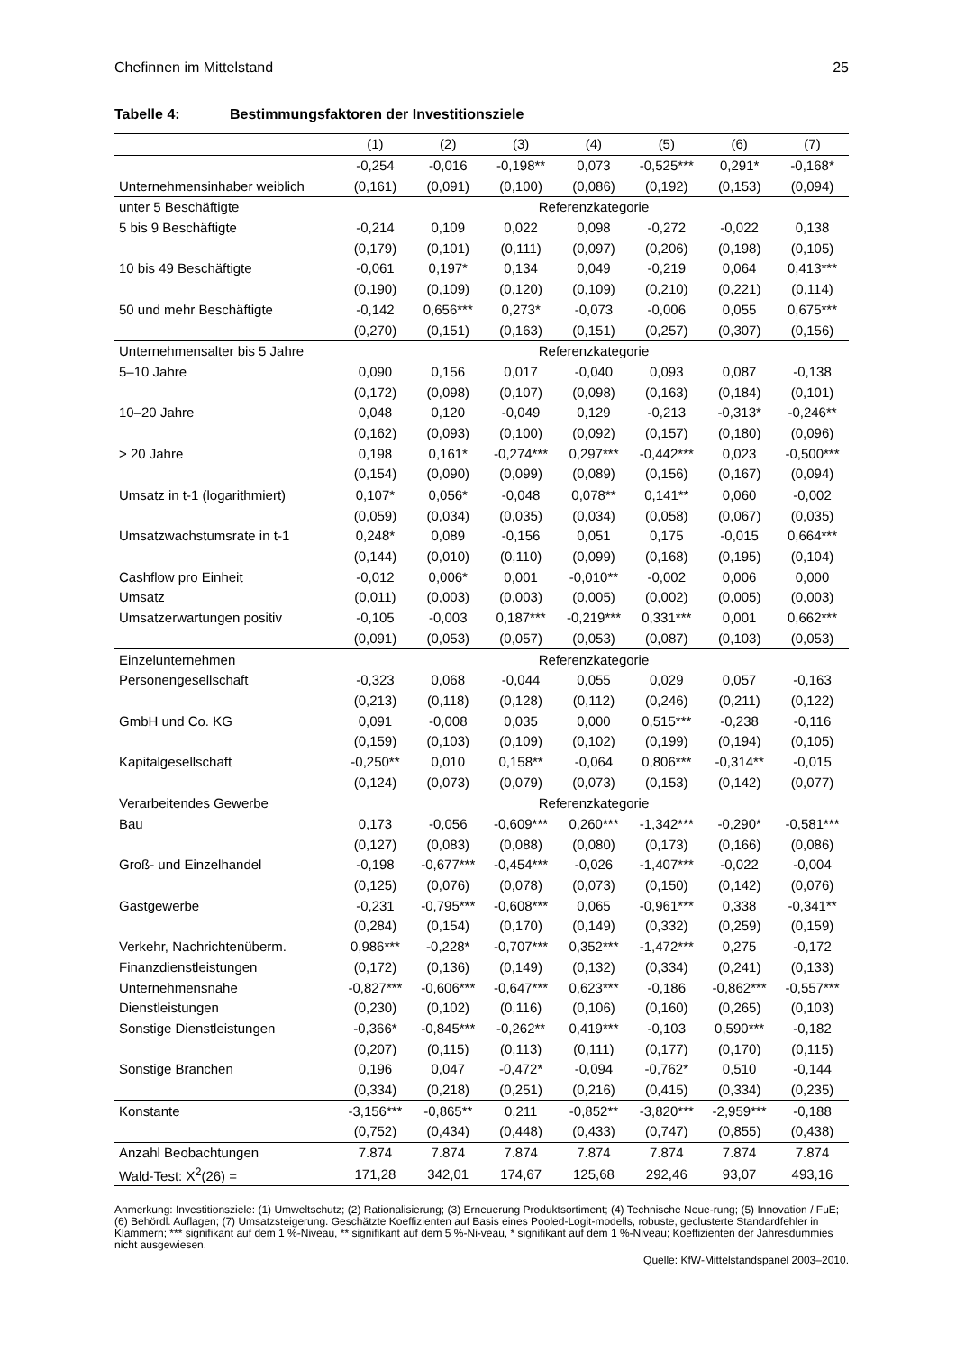Chefinnen im Mittelstand 25
Tabelle 4: Bestimmungsfaktoren der Investitionsziele
| | (1) | (2) | (3) | (4) | (5) | (6) | (7) |
| --- | --- | --- | --- | --- | --- | --- | --- |
| | -0,254 | -0,016 | -0,198** | 0,073 | -0,525*** | 0,291* | -0,168* |
| Unternehmensinhaber weiblich | (0,161) | (0,091) | (0,100) | (0,086) | (0,192) | (0,153) | (0,094) |
| unter 5 Beschäftigte | Referenzkategorie | | | | | | |
| 5 bis 9 Beschäftigte | -0,214 | 0,109 | 0,022 | 0,098 | -0,272 | -0,022 | 0,138 |
| | (0,179) | (0,101) | (0,111) | (0,097) | (0,206) | (0,198) | (0,105) |
| 10 bis 49 Beschäftigte | -0,061 | 0,197* | 0,134 | 0,049 | -0,219 | 0,064 | 0,413*** |
| | (0,190) | (0,109) | (0,120) | (0,109) | (0,210) | (0,221) | (0,114) |
| 50 und mehr Beschäftigte | -0,142 | 0,656*** | 0,273* | -0,073 | -0,006 | 0,055 | 0,675*** |
| | (0,270) | (0,151) | (0,163) | (0,151) | (0,257) | (0,307) | (0,156) |
| Unternehmensalter bis 5 Jahre | Referenzkategorie | | | | | | |
| 5–10 Jahre | 0,090 | 0,156 | 0,017 | -0,040 | 0,093 | 0,087 | -0,138 |
| | (0,172) | (0,098) | (0,107) | (0,098) | (0,163) | (0,184) | (0,101) |
| 10–20 Jahre | 0,048 | 0,120 | -0,049 | 0,129 | -0,213 | -0,313* | -0,246** |
| | (0,162) | (0,093) | (0,100) | (0,092) | (0,157) | (0,180) | (0,096) |
| > 20 Jahre | 0,198 | 0,161* | -0,274*** | 0,297*** | -0,442*** | 0,023 | -0,500*** |
| | (0,154) | (0,090) | (0,099) | (0,089) | (0,156) | (0,167) | (0,094) |
| Umsatz in t-1 (logarithmiert) | 0,107* | 0,056* | -0,048 | 0,078** | 0,141** | 0,060 | -0,002 |
| | (0,059) | (0,034) | (0,035) | (0,034) | (0,058) | (0,067) | (0,035) |
| Umsatzwachstumsrate in t-1 | 0,248* | 0,089 | -0,156 | 0,051 | 0,175 | -0,015 | 0,664*** |
| | (0,144) | (0,010) | (0,110) | (0,099) | (0,168) | (0,195) | (0,104) |
| Cashflow pro Einheit | -0,012 | 0,006* | 0,001 | -0,010** | -0,002 | 0,006 | 0,000 |
| Umsatz | (0,011) | (0,003) | (0,003) | (0,005) | (0,002) | (0,005) | (0,003) |
| Umsatzerwartungen positiv | -0,105 | -0,003 | 0,187*** | -0,219*** | 0,331*** | 0,001 | 0,662*** |
| | (0,091) | (0,053) | (0,057) | (0,053) | (0,087) | (0,103) | (0,053) |
| Einzelunternehmen | Referenzkategorie | | | | | | |
| Personengesellschaft | -0,323 | 0,068 | -0,044 | 0,055 | 0,029 | 0,057 | -0,163 |
| | (0,213) | (0,118) | (0,128) | (0,112) | (0,246) | (0,211) | (0,122) |
| GmbH und Co. KG | 0,091 | -0,008 | 0,035 | 0,000 | 0,515*** | -0,238 | -0,116 |
| | (0,159) | (0,103) | (0,109) | (0,102) | (0,199) | (0,194) | (0,105) |
| Kapitalgesellschaft | -0,250** | 0,010 | 0,158** | -0,064 | 0,806*** | -0,314** | -0,015 |
| | (0,124) | (0,073) | (0,079) | (0,073) | (0,153) | (0,142) | (0,077) |
| Verarbeitendes Gewerbe | Referenzkategorie | | | | | | |
| Bau | 0,173 | -0,056 | -0,609*** | 0,260*** | -1,342*** | -0,290* | -0,581*** |
| | (0,127) | (0,083) | (0,088) | (0,080) | (0,173) | (0,166) | (0,086) |
| Groß- und Einzelhandel | -0,198 | -0,677*** | -0,454*** | -0,026 | -1,407*** | -0,022 | -0,004 |
| | (0,125) | (0,076) | (0,078) | (0,073) | (0,150) | (0,142) | (0,076) |
| Gastgewerbe | -0,231 | -0,795*** | -0,608*** | 0,065 | -0,961*** | 0,338 | -0,341** |
| | (0,284) | (0,154) | (0,170) | (0,149) | (0,332) | (0,259) | (0,159) |
| Verkehr, Nachrichtenüberm. | 0,986*** | -0,228* | -0,707*** | 0,352*** | -1,472*** | 0,275 | -0,172 |
| Finanzdienstleistungen | (0,172) | (0,136) | (0,149) | (0,132) | (0,334) | (0,241) | (0,133) |
| Unternehmensnahe | -0,827*** | -0,606*** | -0,647*** | 0,623*** | -0,186 | -0,862*** | -0,557*** |
| Dienstleistungen | (0,230) | (0,102) | (0,116) | (0,106) | (0,160) | (0,265) | (0,103) |
| Sonstige Dienstleistungen | -0,366* | -0,845*** | -0,262** | 0,419*** | -0,103 | 0,590*** | -0,182 |
| | (0,207) | (0,115) | (0,113) | (0,111) | (0,177) | (0,170) | (0,115) |
| Sonstige Branchen | 0,196 | 0,047 | -0,472* | -0,094 | -0,762* | 0,510 | -0,144 |
| | (0,334) | (0,218) | (0,251) | (0,216) | (0,415) | (0,334) | (0,235) |
| Konstante | -3,156*** | -0,865** | 0,211 | -0,852** | -3,820*** | -2,959*** | -0,188 |
| | (0,752) | (0,434) | (0,448) | (0,433) | (0,747) | (0,855) | (0,438) |
| Anzahl Beobachtungen | 7.874 | 7.874 | 7.874 | 7.874 | 7.874 | 7.874 | 7.874 |
| Wald-Test: X<sup>2</sup>(26) = | 171,28 | 342,01 | 174,67 | 125,68 | 292,46 | 93,07 | 493,16 |
Anmerkung: Investitionsziele: (1) Umweltschutz; (2) Rationalisierung; (3) Erneuerung Produktsortiment; (4) Technische Neue-rung; (5) Innovation / FuE; (6) Behördl. Auflagen; (7) Umsatzsteigerung. Geschätzte Koeffizienten auf Basis eines Pooled-Logit-modells, robuste, geclusterte Standardfehler in Klammern; *** signifikant auf dem 1 %-Niveau, ** signifikant auf dem 5 %-Ni-veau, * signifikant auf dem 1 %-Niveau; Koeffizienten der Jahresdummies nicht ausgewiesen.
Quelle: KfW-Mittelstandspanel 2003–2010.